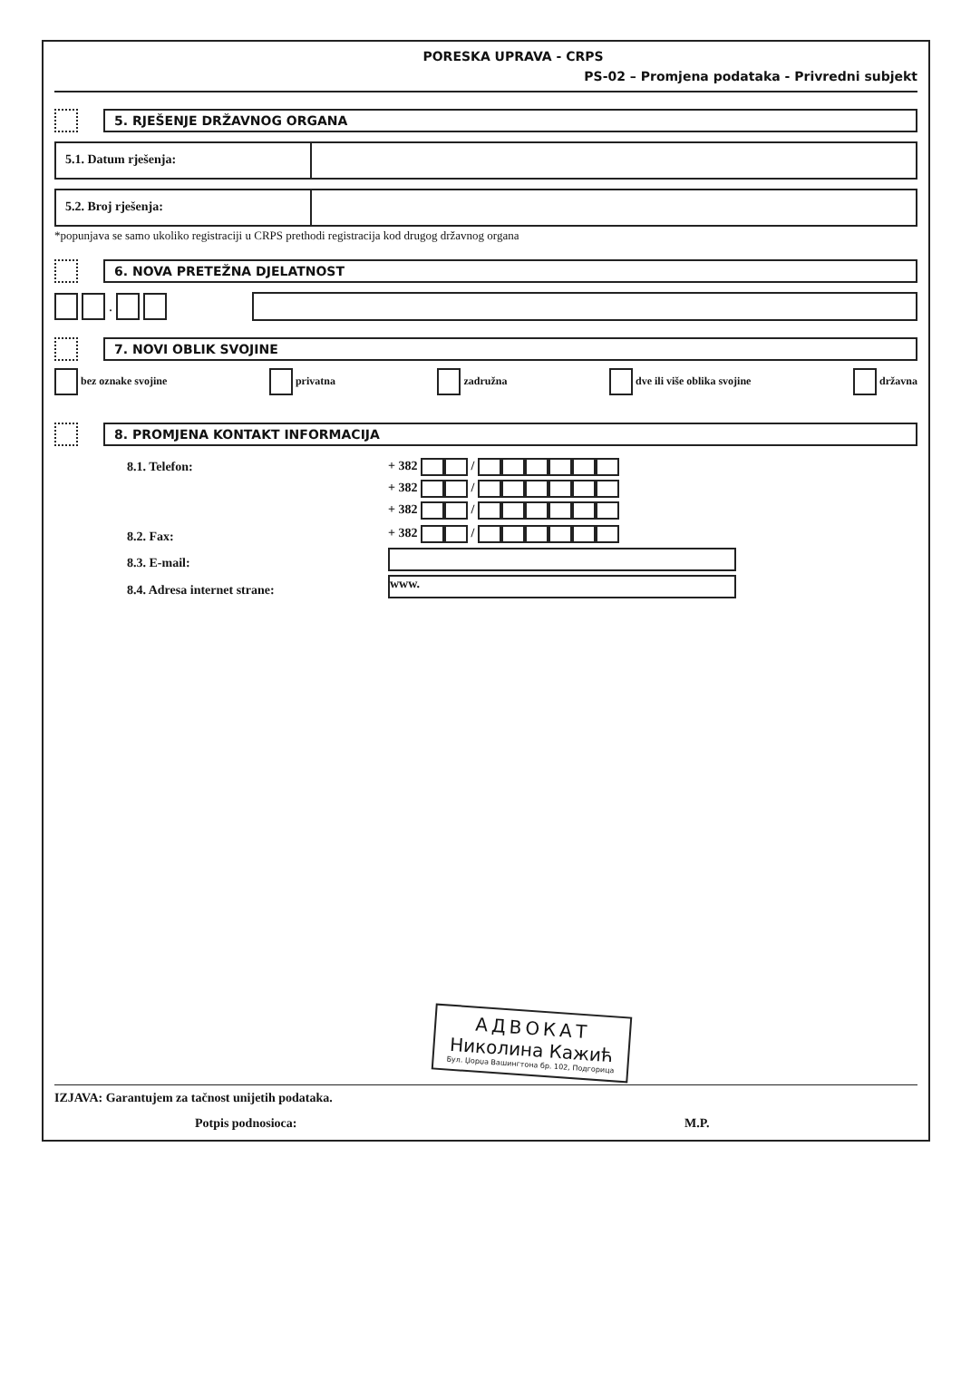PORESKA UPRAVA - CRPS
PS-02 – Promjena podataka - Privredni subjekt
5. RJEŠENJE DRŽAVNOG ORGANA
5.1. Datum rješenja:
5.2. Broj rješenja:
*popunjava se samo ukoliko registraciji u CRPS prethodi registracija kod drugog državnog organa
6. NOVA PRETEŽNA DJELATNOST
.
7. NOVI OBLIK SVOJINE
bez oznake svojine privatna zadružna dve ili više oblika svojine državna
8. PROMJENA KONTAKT INFORMACIJA
| 8.1. Telefon: | + 382 / |
| | + 382 / |
| | + 382 / |
| 8.2. Fax: | + 382 / |
| 8.3. E-mail: | |
| 8.4. Adresa internet strane: | www. |
АДВОКАТ
Николина Кажић
Бул. Џорџа Вашингтона бр. 102, Подгорица
IZJAVA: Garantujem za tačnost unijetih podataka.
Potpis podnosioca: M.P.